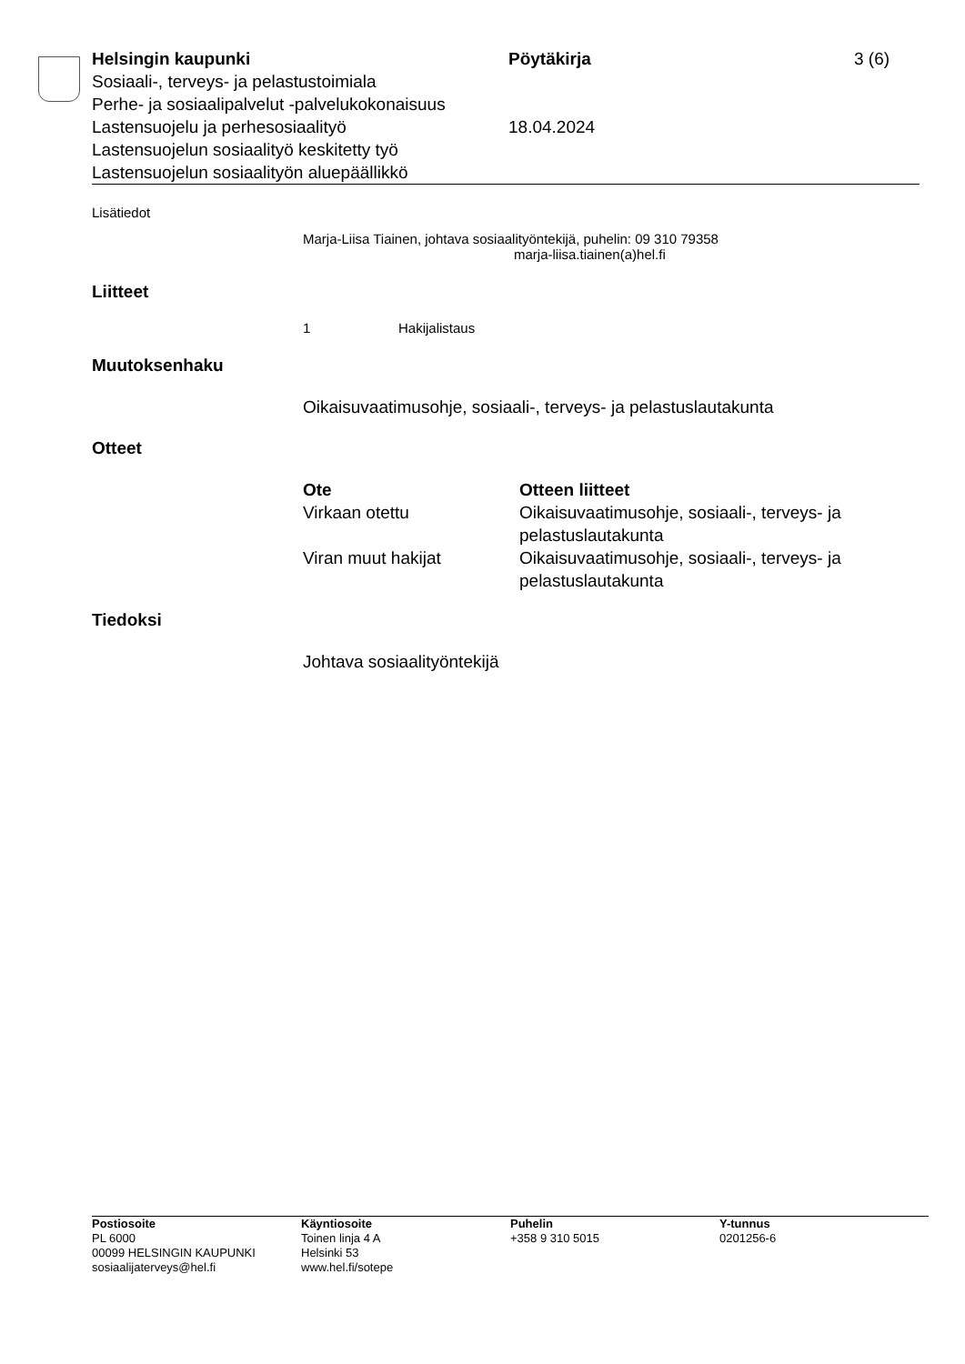Helsingin kaupunki Pöytäkirja 3 (6)
Sosiaali-, terveys- ja pelastustoimiala
Perhe- ja sosiaalipalvelut -palvelukokonaisuus
Lastensuojelu ja perhesosiaalityö 18.04.2024
Lastensuojelun sosiaalityö keskitetty työ
Lastensuojelun sosiaalityön aluepäällikkö
Lisätiedot
Marja-Liisa Tiainen, johtava sosiaalityöntekijä, puhelin: 09 310 79358
marja-liisa.tiainen(a)hel.fi
Liitteet
1 Hakijalistaus
Muutoksenhaku
Oikaisuvaatimusohje, sosiaali-, terveys- ja pelastuslautakunta
Otteet
| Ote | Otteen liitteet |
| --- | --- |
| Virkaan otettu | Oikaisuvaatimusohje, sosiaali-, terveys- ja pelastuslautakunta |
| Viran muut hakijat | Oikaisuvaatimusohje, sosiaali-, terveys- ja pelastuslautakunta |
Tiedoksi
Johtava sosiaalityöntekijä
Postiosoite
PL 6000
00099 HELSINGIN KAUPUNKI
sosiaalijaterveys@hel.fi
Käyntiosoite
Toinen linja 4 A
Helsinki 53
www.hel.fi/sotepe
Puhelin
+358 9 310 5015
Y-tunnus
0201256-6